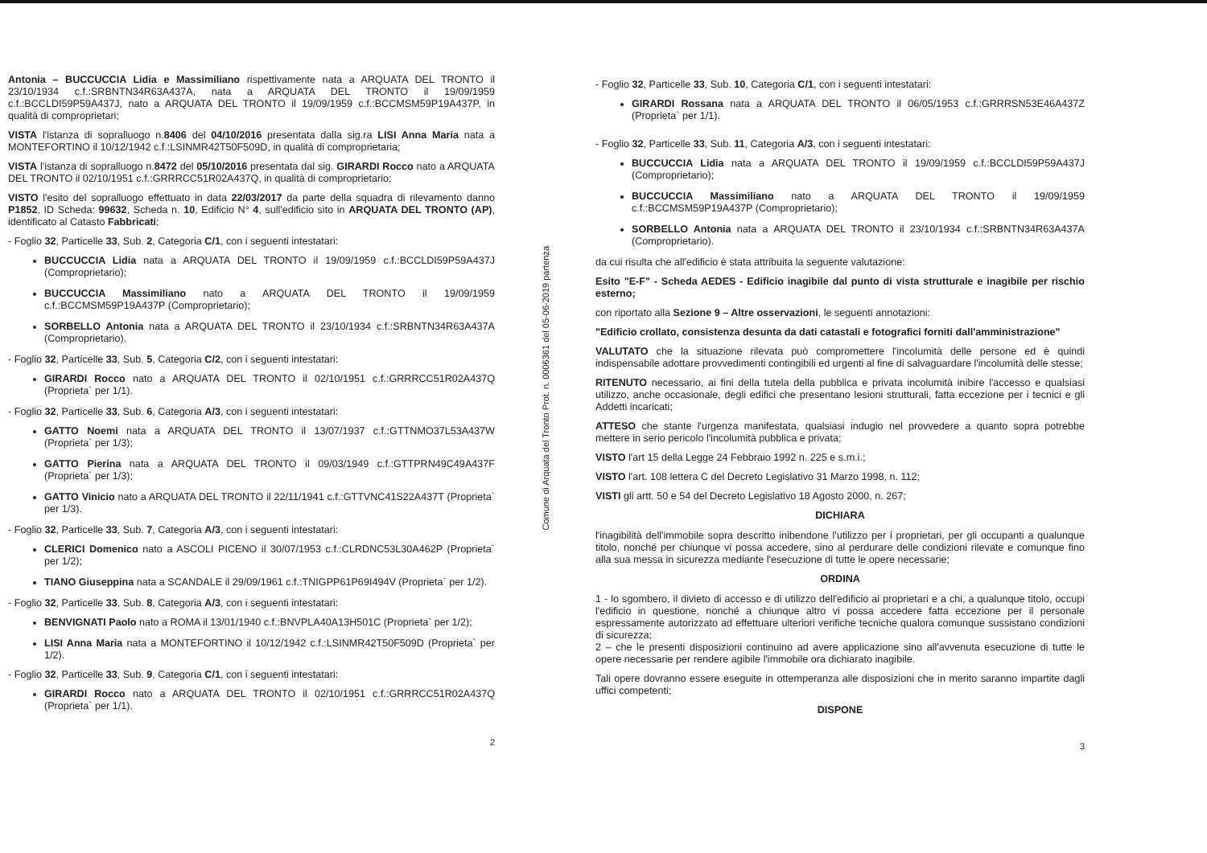Antonia – BUCCUCCIA Lidia e Massimiliano rispettivamente nata a ARQUATA DEL TRONTO il 23/10/1934 c.f.:SRBNTN34R63A437A, nata a ARQUATA DEL TRONTO il 19/09/1959 c.f.:BCCLDI59P59A437J, nato a ARQUATA DEL TRONTO il 19/09/1959 c.f.:BCCMSM59P19A437P, in qualità di comproprietari;
VISTA l'istanza di sopralluogo n.8406 del 04/10/2016 presentata dalla sig.ra LISI Anna Maria nata a MONTEFORTINO il 10/12/1942 c.f.:LSINMR42T50F509D, in qualità di comproprietaria;
VISTA l'istanza di sopralluogo n.8472 del 05/10/2016 presentata dal sig. GIRARDI Rocco nato a ARQUATA DEL TRONTO il 02/10/1951 c.f.:GRRRCC51R02A437Q, in qualità di comproprietario;
VISTO l'esito del sopralluogo effettuato in data 22/03/2017 da parte della squadra di rilevamento danno P1852, ID Scheda: 99632, Scheda n. 10, Edificio N° 4, sull'edificio sito in ARQUATA DEL TRONTO (AP), identificato al Catasto Fabbricati;
- Foglio 32, Particelle 33, Sub. 2, Categoria C/1, con i seguenti intestatari:
BUCCUCCIA Lidia nata a ARQUATA DEL TRONTO il 19/09/1959 c.f.:BCCLDI59P59A437J (Comproprietario);
BUCCUCCIA Massimiliano nato a ARQUATA DEL TRONTO il 19/09/1959 c.f.:BCCMSM59P19A437P (Comproprietario);
SORBELLO Antonia nata a ARQUATA DEL TRONTO il 23/10/1934 c.f.:SRBNTN34R63A437A (Comproprietario).
- Foglio 32, Particelle 33, Sub. 5, Categoria C/2, con i seguenti intestatari:
GIRARDI Rocco nato a ARQUATA DEL TRONTO il 02/10/1951 c.f.:GRRRCC51R02A437Q (Proprieta` per 1/1).
- Foglio 32, Particelle 33, Sub. 6, Categoria A/3, con i seguenti intestatari:
GATTO Noemi nata a ARQUATA DEL TRONTO il 13/07/1937 c.f.:GTTNMO37L53A437W (Proprieta` per 1/3);
GATTO Pierina nata a ARQUATA DEL TRONTO il 09/03/1949 c.f.:GTTPRN49C49A437F (Proprieta` per 1/3);
GATTO Vinicio nato a ARQUATA DEL TRONTO il 22/11/1941 c.f.:GTTVNC41S22A437T (Proprieta` per 1/3).
- Foglio 32, Particelle 33, Sub. 7, Categoria A/3, con i seguenti intestatari:
CLERICI Domenico nato a ASCOLI PICENO il 30/07/1953 c.f.:CLRDNC53L30A462P (Proprieta` per 1/2);
TIANO Giuseppina nata a SCANDALE il 29/09/1961 c.f.:TNIGPP61P69I494V (Proprieta` per 1/2).
- Foglio 32, Particelle 33, Sub. 8, Categoria A/3, con i seguenti intestatari:
BENVIGNATI Paolo nato a ROMA il 13/01/1940 c.f.:BNVPLA40A13H501C (Proprieta` per 1/2);
LISI Anna Maria nata a MONTEFORTINO il 10/12/1942 c.f.:LSINMR42T50F509D (Proprieta` per 1/2).
- Foglio 32, Particelle 33, Sub. 9, Categoria C/1, con i seguenti intestatari:
GIRARDI Rocco nato a ARQUATA DEL TRONTO il 02/10/1951 c.f.:GRRRCC51R02A437Q (Proprieta` per 1/1).
2
Comune di Arquata del Tronto Prot. n. 0006361 del 05-06-2019 partenza
- Foglio 32, Particelle 33, Sub. 10, Categoria C/1, con i seguenti intestatari:
GIRARDI Rossana nata a ARQUATA DEL TRONTO il 06/05/1953 c.f.:GRRRSN53E46A437Z (Proprieta` per 1/1).
- Foglio 32, Particelle 33, Sub. 11, Categoria A/3, con i seguenti intestatari:
BUCCUCCIA Lidia nata a ARQUATA DEL TRONTO il 19/09/1959 c.f.:BCCLDI59P59A437J (Comproprietario);
BUCCUCCIA Massimiliano nato a ARQUATA DEL TRONTO il 19/09/1959 c.f.:BCCMSM59P19A437P (Comproprietario);
SORBELLO Antonia nata a ARQUATA DEL TRONTO il 23/10/1934 c.f.:SRBNTN34R63A437A (Comproprietario).
da cui risulta che all'edificio è stata attribuita la seguente valutazione:
Esito "E-F" - Scheda AEDES - Edificio inagibile dal punto di vista strutturale e inagibile per rischio esterno;
con riportato alla Sezione 9 – Altre osservazioni, le seguenti annotazioni:
"Edificio crollato, consistenza desunta da dati catastali e fotografici forniti dall'amministrazione"
VALUTATO che la situazione rilevata può compromettere l'incolumità delle persone ed è quindi indispensabile adottare provvedimenti contingibili ed urgenti al fine di salvaguardare l'incolumità delle stesse;
RITENUTO necessario, ai fini della tutela della pubblica e privata incolumità inibire l'accesso e qualsiasi utilizzo, anche occasionale, degli edifici che presentano lesioni strutturali, fatta eccezione per i tecnici e gli Addetti incaricati;
ATTESO che stante l'urgenza manifestata, qualsiasi indugio nel provvedere a quanto sopra potrebbe mettere in serio pericolo l'incolumità pubblica e privata;
VISTO l'art 15 della Legge 24 Febbraio 1992 n. 225 e s.m.i.;
VISTO l'art. 108 lettera C del Decreto Legislativo 31 Marzo 1998, n. 112;
VISTI gli artt. 50 e 54 del Decreto Legislativo 18 Agosto 2000, n. 267;
DICHIARA
l'inagibilità dell'immobile sopra descritto inibendone l'utilizzo per i proprietari, per gli occupanti a qualunque titolo, nonché per chiunque vi possa accedere, sino al perdurare delle condizioni rilevate e comunque fino alla sua messa in sicurezza mediante l'esecuzione di tutte le opere necessarie;
ORDINA
1 - lo sgombero, il divieto di accesso e di utilizzo dell'edificio ai proprietari e a chi, a qualunque titolo, occupi l'edificio in questione, nonché a chiunque altro vi possa accedere fatta eccezione per il personale espressamente autorizzato ad effettuare ulteriori verifiche tecniche qualora comunque sussistano condizioni di sicurezza;
2 – che le presenti disposizioni continuino ad avere applicazione sino all'avvenuta esecuzione di tutte le opere necessarie per rendere agibile l'immobile ora dichiarato inagibile.
Tali opere dovranno essere eseguite in ottemperanza alle disposizioni che in merito saranno impartite dagli uffici competenti;
DISPONE
3